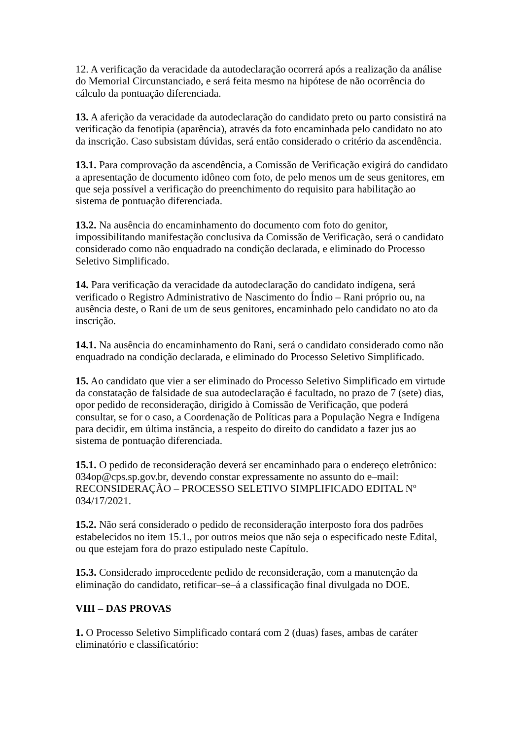12. A verificação da veracidade da autodeclaração ocorrerá após a realização da análise do Memorial Circunstanciado, e será feita mesmo na hipótese de não ocorrência do cálculo da pontuação diferenciada.
13. A aferição da veracidade da autodeclaração do candidato preto ou parto consistirá na verificação da fenotipia (aparência), através da foto encaminhada pelo candidato no ato da inscrição. Caso subsistam dúvidas, será então considerado o critério da ascendência.
13.1. Para comprovação da ascendência, a Comissão de Verificação exigirá do candidato a apresentação de documento idôneo com foto, de pelo menos um de seus genitores, em que seja possível a verificação do preenchimento do requisito para habilitação ao sistema de pontuação diferenciada.
13.2. Na ausência do encaminhamento do documento com foto do genitor, impossibilitando manifestação conclusiva da Comissão de Verificação, será o candidato considerado como não enquadrado na condição declarada, e eliminado do Processo Seletivo Simplificado.
14. Para verificação da veracidade da autodeclaração do candidato indígena, será verificado o Registro Administrativo de Nascimento do Índio – Rani próprio ou, na ausência deste, o Rani de um de seus genitores, encaminhado pelo candidato no ato da inscrição.
14.1. Na ausência do encaminhamento do Rani, será o candidato considerado como não enquadrado na condição declarada, e eliminado do Processo Seletivo Simplificado.
15. Ao candidato que vier a ser eliminado do Processo Seletivo Simplificado em virtude da constatação de falsidade de sua autodeclaração é facultado, no prazo de 7 (sete) dias, opor pedido de reconsideração, dirigido à Comissão de Verificação, que poderá consultar, se for o caso, a Coordenação de Políticas para a População Negra e Indígena para decidir, em última instância, a respeito do direito do candidato a fazer jus ao sistema de pontuação diferenciada.
15.1. O pedido de reconsideração deverá ser encaminhado para o endereço eletrônico: 034op@cps.sp.gov.br, devendo constar expressamente no assunto do e–mail: RECONSIDERAÇÃO – PROCESSO SELETIVO SIMPLIFICADO EDITAL Nº 034/17/2021.
15.2. Não será considerado o pedido de reconsideração interposto fora dos padrões estabelecidos no item 15.1., por outros meios que não seja o especificado neste Edital, ou que estejam fora do prazo estipulado neste Capítulo.
15.3. Considerado improcedente pedido de reconsideração, com a manutenção da eliminação do candidato, retificar–se–á a classificação final divulgada no DOE.
VIII – DAS PROVAS
1. O Processo Seletivo Simplificado contará com 2 (duas) fases, ambas de caráter eliminatório e classificatório: